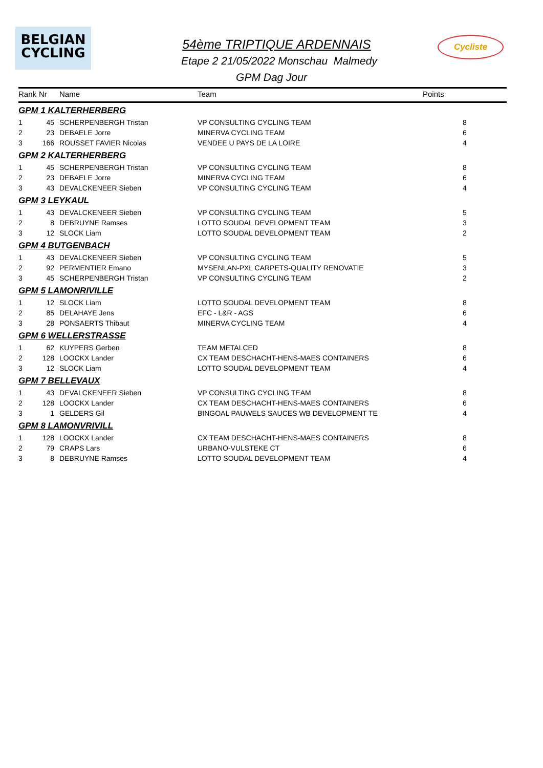BELGIAN
CYCLING
Cycliste
54ème TRIPTIQUE ARDENNAIS
Etape 2 21/05/2022 Monschau Malmedy
GPM Dag Jour
| Rank | Nr | Name | Team | Points |
| --- | --- | --- | --- | --- |
| GPM 1 KALTERHERBERG | | | | |
| 1 | 45 | SCHERPENBERGH Tristan | VP CONSULTING CYCLING TEAM | 8 |
| 2 | 23 | DEBAELE Jorre | MINERVA CYCLING TEAM | 6 |
| 3 | 166 | ROUSSET FAVIER Nicolas | VENDEE U PAYS DE LA LOIRE | 4 |
| GPM 2 KALTERHERBERG | | | | |
| 1 | 45 | SCHERPENBERGH Tristan | VP CONSULTING CYCLING TEAM | 8 |
| 2 | 23 | DEBAELE Jorre | MINERVA CYCLING TEAM | 6 |
| 3 | 43 | DEVALCKENEER Sieben | VP CONSULTING CYCLING TEAM | 4 |
| GPM 3 LEYKAUL | | | | |
| 1 | 43 | DEVALCKENEER Sieben | VP CONSULTING CYCLING TEAM | 5 |
| 2 | 8 | DEBRUYNE Ramses | LOTTO SOUDAL DEVELOPMENT TEAM | 3 |
| 3 | 12 | SLOCK Liam | LOTTO SOUDAL DEVELOPMENT TEAM | 2 |
| GPM 4 BUTGENBACH | | | | |
| 1 | 43 | DEVALCKENEER Sieben | VP CONSULTING CYCLING TEAM | 5 |
| 2 | 92 | PERMENTIER Emano | MYSENLAN-PXL CARPETS-QUALITY RENOVATIE | 3 |
| 3 | 45 | SCHERPENBERGH Tristan | VP CONSULTING CYCLING TEAM | 2 |
| GPM 5 LAMONRIVILLE | | | | |
| 1 | 12 | SLOCK Liam | LOTTO SOUDAL DEVELOPMENT TEAM | 8 |
| 2 | 85 | DELAHAYE Jens | EFC - L&R - AGS | 6 |
| 3 | 28 | PONSAERTS Thibaut | MINERVA CYCLING TEAM | 4 |
| GPM 6 WELLERSTRASSE | | | | |
| 1 | 62 | KUYPERS Gerben | TEAM METALCED | 8 |
| 2 | 128 | LOOCKX Lander | CX TEAM DESCHACHT-HENS-MAES CONTAINERS | 6 |
| 3 | 12 | SLOCK Liam | LOTTO SOUDAL DEVELOPMENT TEAM | 4 |
| GPM 7 BELLEVAUX | | | | |
| 1 | 43 | DEVALCKENEER Sieben | VP CONSULTING CYCLING TEAM | 8 |
| 2 | 128 | LOOCKX Lander | CX TEAM DESCHACHT-HENS-MAES CONTAINERS | 6 |
| 3 | 1 | GELDERS Gil | BINGOAL PAUWELS SAUCES WB DEVELOPMENT TE | 4 |
| GPM 8 LAMONVRIVILL | | | | |
| 1 | 128 | LOOCKX Lander | CX TEAM DESCHACHT-HENS-MAES CONTAINERS | 8 |
| 2 | 79 | CRAPS Lars | URBANO-VULSTEKE CT | 6 |
| 3 | 8 | DEBRUYNE Ramses | LOTTO SOUDAL DEVELOPMENT TEAM | 4 |